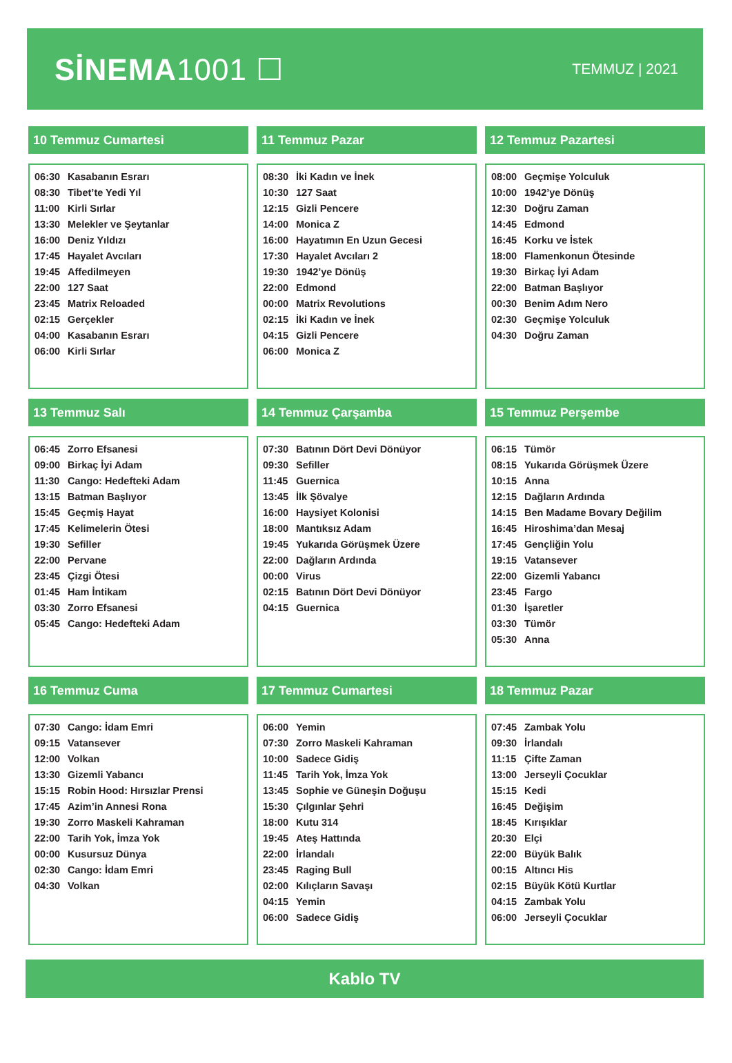SİNEMA1001 ☐
TEMMUZ | 2021
10 Temmuz Cumartesi
| 06:30 | Kasabanın Esrarı |
| 08:30 | Tibet’te Yedi Yıl |
| 11:00 | Kirli Sırlar |
| 13:30 | Melekler ve Şeytanlar |
| 16:00 | Deniz Yıldızı |
| 17:45 | Hayalet Avcıları |
| 19:45 | Affedilmeyen |
| 22:00 | 127 Saat |
| 23:45 | Matrix Reloaded |
| 02:15 | Gerçekler |
| 04:00 | Kasabanın Esrarı |
| 06:00 | Kirli Sırlar |
11 Temmuz Pazar
| 08:30 | İki Kadın ve İnek |
| 10:30 | 127 Saat |
| 12:15 | Gizli Pencere |
| 14:00 | Monica Z |
| 16:00 | Hayatımın En Uzun Gecesi |
| 17:30 | Hayalet Avcıları 2 |
| 19:30 | 1942’ye Dönüş |
| 22:00 | Edmond |
| 00:00 | Matrix Revolutions |
| 02:15 | İki Kadın ve İnek |
| 04:15 | Gizli Pencere |
| 06:00 | Monica Z |
12 Temmuz Pazartesi
| 08:00 | Geçmişe Yolculuk |
| 10:00 | 1942’ye Dönüş |
| 12:30 | Doğru Zaman |
| 14:45 | Edmond |
| 16:45 | Korku ve İstek |
| 18:00 | Flamenkonun Ötesinde |
| 19:30 | Birkaç İyi Adam |
| 22:00 | Batman Başlıyor |
| 00:30 | Benim Adım Nero |
| 02:30 | Geçmişe Yolculuk |
| 04:30 | Doğru Zaman |
13 Temmuz Salı
| 06:45 | Zorro Efsanesi |
| 09:00 | Birkaç İyi Adam |
| 11:30 | Cango: Hedefteki Adam |
| 13:15 | Batman Başlıyor |
| 15:45 | Geçmiş Hayat |
| 17:45 | Kelimelerin Ötesi |
| 19:30 | Sefiller |
| 22:00 | Pervane |
| 23:45 | Çizgi Ötesi |
| 01:45 | Ham İntikam |
| 03:30 | Zorro Efsanesi |
| 05:45 | Cango: Hedefteki Adam |
14 Temmuz Çarşamba
| 07:30 | Batının Dört Devi Dönüyor |
| 09:30 | Sefiller |
| 11:45 | Guernica |
| 13:45 | İlk Şövalye |
| 16:00 | Haysiyet Kolonisi |
| 18:00 | Mantıksız Adam |
| 19:45 | Yukarıda Görüşmek Üzere |
| 22:00 | Dağların Ardında |
| 00:00 | Virus |
| 02:15 | Batının Dört Devi Dönüyor |
| 04:15 | Guernica |
15 Temmuz Perşembe
| 06:15 | Tümör |
| 08:15 | Yukarıda Görüşmek Üzere |
| 10:15 | Anna |
| 12:15 | Dağların Ardında |
| 14:15 | Ben Madame Bovary Değilim |
| 16:45 | Hiroshima’dan Mesaj |
| 17:45 | Gençliğin Yolu |
| 19:15 | Vatansever |
| 22:00 | Gizemli Yabancı |
| 23:45 | Fargo |
| 01:30 | İşaretler |
| 03:30 | Tümör |
| 05:30 | Anna |
16 Temmuz Cuma
| 07:30 | Cango: İdam Emri |
| 09:15 | Vatansever |
| 12:00 | Volkan |
| 13:30 | Gizemli Yabancı |
| 15:15 | Robin Hood: Hırsızlar Prensi |
| 17:45 | Azim’in Annesi Rona |
| 19:30 | Zorro Maskeli Kahraman |
| 22:00 | Tarih Yok, İmza Yok |
| 00:00 | Kusursuz Dünya |
| 02:30 | Cango: İdam Emri |
| 04:30 | Volkan |
17 Temmuz Cumartesi
| 06:00 | Yemin |
| 07:30 | Zorro Maskeli Kahraman |
| 10:00 | Sadece Gidiş |
| 11:45 | Tarih Yok, İmza Yok |
| 13:45 | Sophie ve Güneşin Doğuşu |
| 15:30 | Çılgınlar Şehri |
| 18:00 | Kutu 314 |
| 19:45 | Ateş Hattında |
| 22:00 | İrlandalı |
| 23:45 | Raging Bull |
| 02:00 | Kılıçların Savaşı |
| 04:15 | Yemin |
| 06:00 | Sadece Gidiş |
18 Temmuz Pazar
| 07:45 | Zambak Yolu |
| 09:30 | İrlandalı |
| 11:15 | Çifte Zaman |
| 13:00 | Jerseyli Çocuklar |
| 15:15 | Kedi |
| 16:45 | Değişim |
| 18:45 | Kırışıklar |
| 20:30 | Elçi |
| 22:00 | Büyük Balık |
| 00:15 | Altıncı His |
| 02:15 | Büyük Kötü Kurtlar |
| 04:15 | Zambak Yolu |
| 06:00 | Jerseyli Çocuklar |
Kablo TV